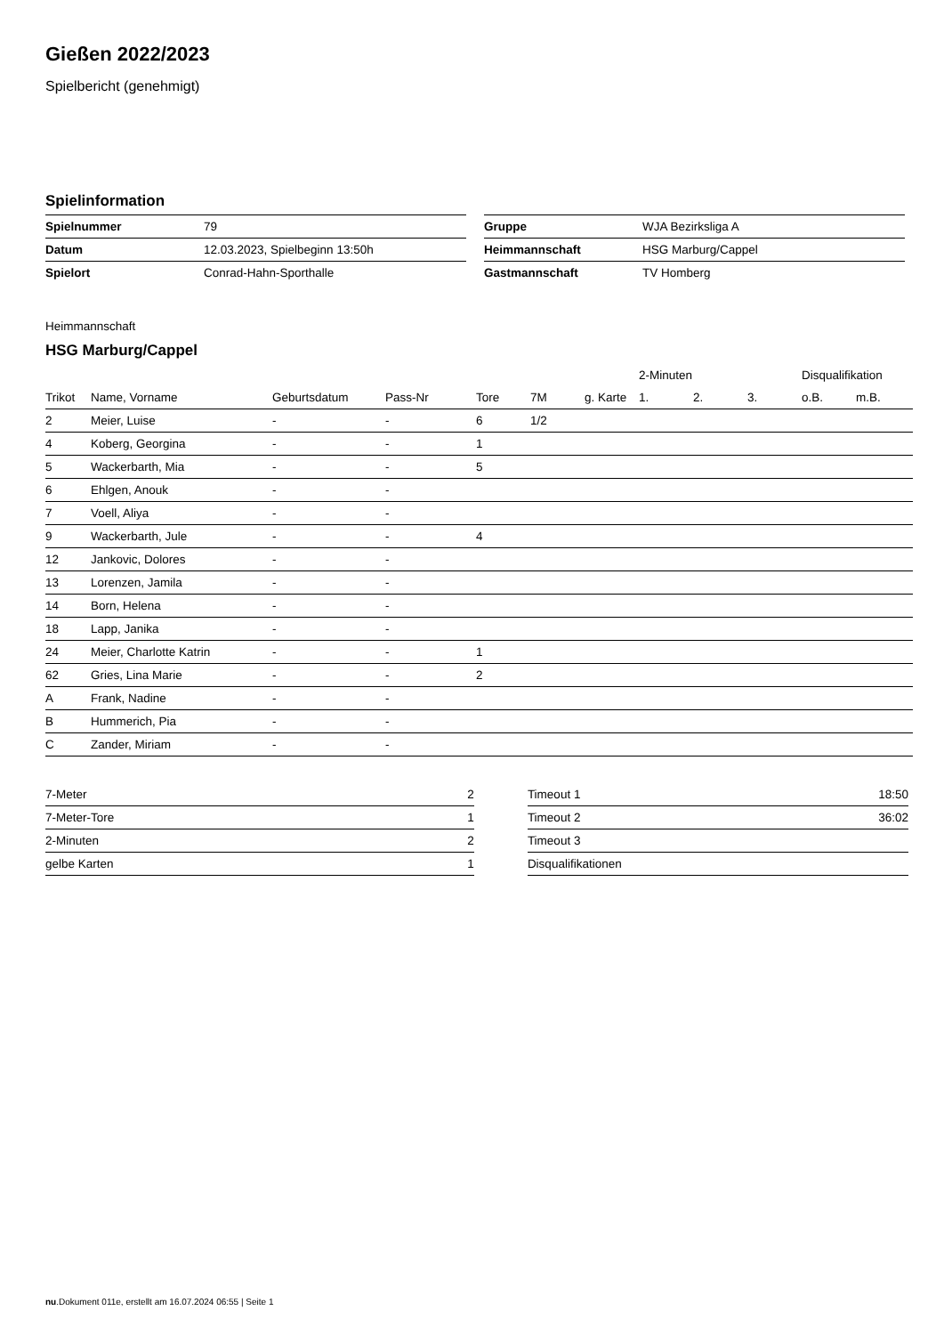Gießen 2022/2023
Spielbericht (genehmigt)
Spielinformation
| Spielnummer | 79 |
| Datum | 12.03.2023, Spielbeginn 13:50h |
| Spielort | Conrad-Hahn-Sporthalle |
| Gruppe | WJA Bezirksliga A |
| Heimmannschaft | HSG Marburg/Cappel |
| Gastmannschaft | TV Homberg |
Heimmannschaft
HSG Marburg/Cappel
| | | | | | | | 2-Minuten | | | Disqualifikation | |
| --- | --- | --- | --- | --- | --- | --- | --- | --- | --- | --- | --- |
| Trikot | Name, Vorname | Geburtsdatum | Pass-Nr | Tore | 7M | g. Karte | 1. | 2. | 3. | o.B. | m.B. |
| 2 | Meier, Luise | - | - | 6 | 1/2 | | | | | | |
| 4 | Koberg, Georgina | - | - | 1 | | | | | | | |
| 5 | Wackerbarth, Mia | - | - | 5 | | | | | | | |
| 6 | Ehlgen, Anouk | - | - | | | | | | | | |
| 7 | Voell, Aliya | - | - | | | | | | | | |
| 9 | Wackerbarth, Jule | - | - | 4 | | | | | | | |
| 12 | Jankovic, Dolores | - | - | | | | | | | | |
| 13 | Lorenzen, Jamila | - | - | | | | | | | | |
| 14 | Born, Helena | - | - | | | | | | | | |
| 18 | Lapp, Janika | - | - | | | | | | | | |
| 24 | Meier, Charlotte Katrin | - | - | 1 | | | | | | | |
| 62 | Gries, Lina Marie | - | - | 2 | | | | | | | |
| A | Frank, Nadine | - | - | | | | | | | | |
| B | Hummerich, Pia | - | - | | | | | | | | |
| C | Zander, Miriam | - | - | | | | | | | | |
| 7-Meter | 2 |
| 7-Meter-Tore | 1 |
| 2-Minuten | 2 |
| gelbe Karten | 1 |
| Timeout 1 | 18:50 |
| Timeout 2 | 36:02 |
| Timeout 3 | |
| Disqualifikationen | |
nu.Dokument 011e, erstellt am 16.07.2024 06:55 | Seite 1